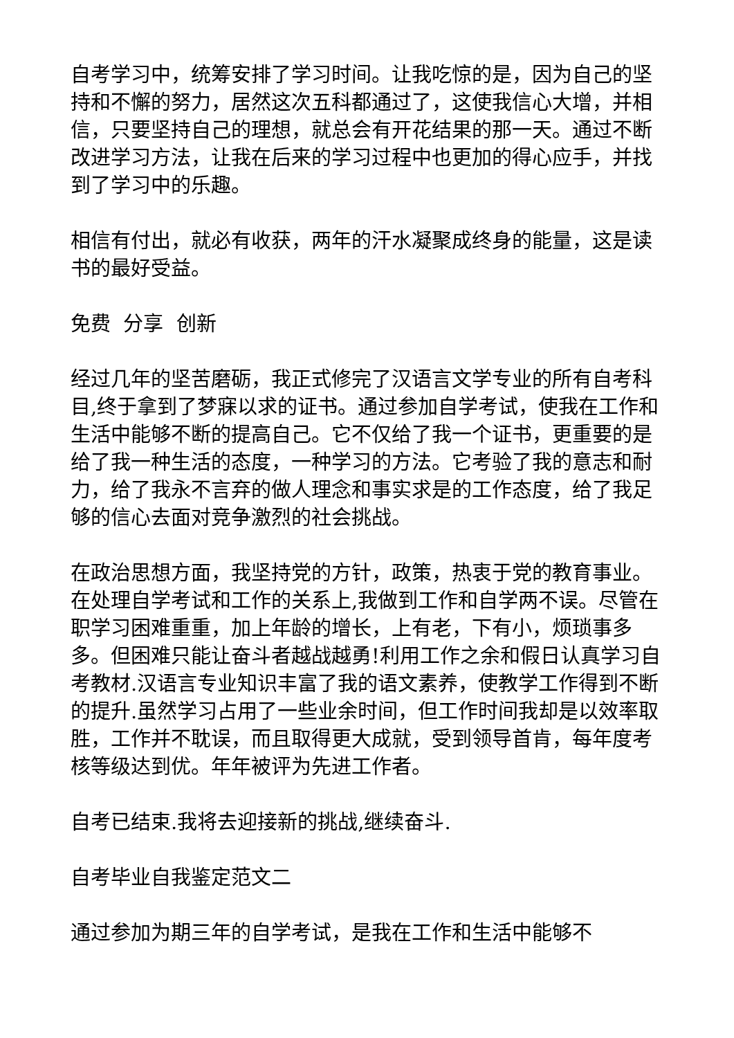自考学习中，统筹安排了学习时间。让我吃惊的是，因为自己的坚持和不懈的努力，居然这次五科都通过了，这使我信心大增，并相信，只要坚持自己的理想，就总会有开花结果的那一天。通过不断改进学习方法，让我在后来的学习过程中也更加的得心应手，并找到了学习中的乐趣。
相信有付出，就必有收获，两年的汗水凝聚成终身的能量，这是读书的最好受益。
免费 分享 创新
经过几年的坚苦磨砺，我正式修完了汉语言文学专业的所有自考科目,终于拿到了梦寐以求的证书。通过参加自学考试，使我在工作和生活中能够不断的提高自己。它不仅给了我一个证书，更重要的是给了我一种生活的态度，一种学习的方法。它考验了我的意志和耐力，给了我永不言弃的做人理念和事实求是的工作态度，给了我足够的信心去面对竞争激烈的社会挑战。
在政治思想方面，我坚持党的方针，政策，热衷于党的教育事业。 在处理自学考试和工作的关系上,我做到工作和自学两不误。尽管在职学习困难重重，加上年龄的增长，上有老，下有小，烦琐事多多。但困难只能让奋斗者越战越勇!利用工作之余和假日认真学习自考教材.汉语言专业知识丰富了我的语文素养，使教学工作得到不断的提升.虽然学习占用了一些业余时间，但工作时间我却是以效率取胜，工作并不耽误，而且取得更大成就，受到领导首肯，每年度考核等级达到优。年年被评为先进工作者。
自考已结束.我将去迎接新的挑战,继续奋斗.
自考毕业自我鉴定范文二
通过参加为期三年的自学考试，是我在工作和生活中能够不